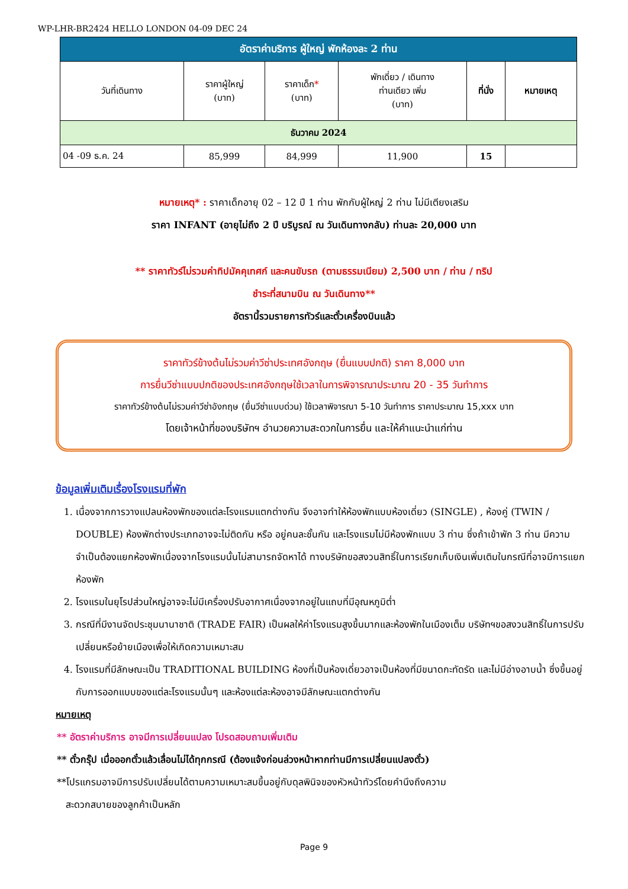WP-LHR-BR2424 HELLO LONDON 04-09 DEC 24
| อัตราค่าบริการ ผู้ใหญ่ พักห้องละ 2 ท่าน | | | | | |
| --- | --- | --- | --- | --- | --- |
| วันที่เดินทาง | ราคาผู้ใหญ่ (บาท) | ราคาเด็ก * (บาท) | พักเดี่ยว / เดินทาง ท่านเดียว เพิ่ม (บาท) | ที่นั่ง | หมายเหตุ |
| ธันวาคม 2024 | | | | | |
| 04 -09 ธ.ค. 24 | 85,999 | 84,999 | 11,900 | 15 | |
หมายเหตุ* : ราคาเด็กอายุ 02 – 12 ปี 1 ท่าน พักกับผู้ใหญ่ 2 ท่าน ไม่มีเตียงเสริม
ราคา INFANT (อายุไม่ถึง 2 ปี บริบูรณ์ ณ วันเดินทางกลับ) ท่านละ 20,000 บาท
** ราคาทัวร์ไม่รวมค่าทิปมัคคุเทศก์ และคนขับรถ (ตามธรรมเนียม) 2,500 บาท / ท่าน / ทริป
ชำระที่สนามบิน ณ วันเดินทาง**
อัตรานี้รวมรายการทัวร์และตั๋วเครื่องบินแล้ว
ราคาทัวร์ข้างต้นไม่รวมค่าวีซ่าประเทศอังกฤษ (ยื่นแบบปกติ) ราคา 8,000 บาท
การยื่นวีซ่าแบบปกติของประเทศอังกฤษใช้เวลาในการพิจารณาประมาณ 20 - 35 วันทำการ
ราคาทัวร์ข้างต้นไม่รวมค่าวีซ่าอังกฤษ (ยื่นวีซ่าแบบด่วน) ใช้เวลาพิจารณา 5-10 วันทำการ ราคาประมาณ 15,xxx บาท
โดยเจ้าหน้าที่ของบริษัทฯ อำนวยความสะดวกในการยื่น และให้คำแนะนำแก่ท่าน
ข้อมูลเพิ่มเติมเรื่องโรงแรมที่พัก
1. เนื่องจากการวางแปลนห้องพักของแต่ละโรงแรมแตกต่างกัน จึงอาจทำให้ห้องพักแบบห้องเดี่ยว (SINGLE) , ห้องคู่ (TWIN / DOUBLE) ห้องพักต่างประเภทอาจจะไม่ติดกัน หรือ อยู่คนละชั้นกัน และโรงแรมไม่มีห้องพักแบบ 3 ท่าน ซึ่งถ้าเข้าพัก 3 ท่าน มีความจำเป็นต้องแยกห้องพักเนื่องจากโรงแรมนั้นไม่สามารถจัดหาได้ ทางบริษัทขอสงวนสิทธิ์ในการเรียกเก็บเงินเพิ่มเติมในกรณีที่อาจมีการแยกห้องพัก
2. โรงแรมในยุโรปส่วนใหญ่อาจจะไม่มีเครื่องปรับอากาศเนื่องจากอยู่ในแถบที่มีอุณหภูมิต่ำ
3. กรณีที่มีงานจัดประชุมนานาชาติ (TRADE FAIR) เป็นผลให้ค่าโรงแรมสูงขึ้นมากและห้องพักในเมืองเต็ม บริษัทฯขอสงวนสิทธิ์ในการปรับเปลี่ยนหรือย้ายเมืองเพื่อให้เกิดความเหมาะสม
4. โรงแรมที่มีลักษณะเป็น TRADITIONAL BUILDING ห้องที่เป็นห้องเดี่ยวอาจเป็นห้องที่มีขนาดกะทัดรัด และไม่มีอ่างอาบน้ำ ซึ่งขึ้นอยู่กับการออกแบบของแต่ละโรงแรมนั้นๆ และห้องแต่ละห้องอาจมีลักษณะแตกต่างกัน
หมายเหตุ
** อัตราค่าบริการ อาจมีการเปลี่ยนแปลง โปรดสอบถามเพิ่มเติม
** ตั๋วกรุ๊ป เมื่อออกตั๋วแล้วเลื่อนไม่ได้ทุกกรณี (ต้องแจ้งก่อนล่วงหน้าหากท่านมีการเปลี่ยนแปลงตั๋ว)
**โปรแกรมอาจมีการปรับเปลี่ยนได้ตามความเหมาะสมขึ้นอยู่กับดุลพินิจของหัวหน้าทัวร์โดยคำนึงถึงความ
สะดวกสบายของลูกค้าเป็นหลัก
Page 9